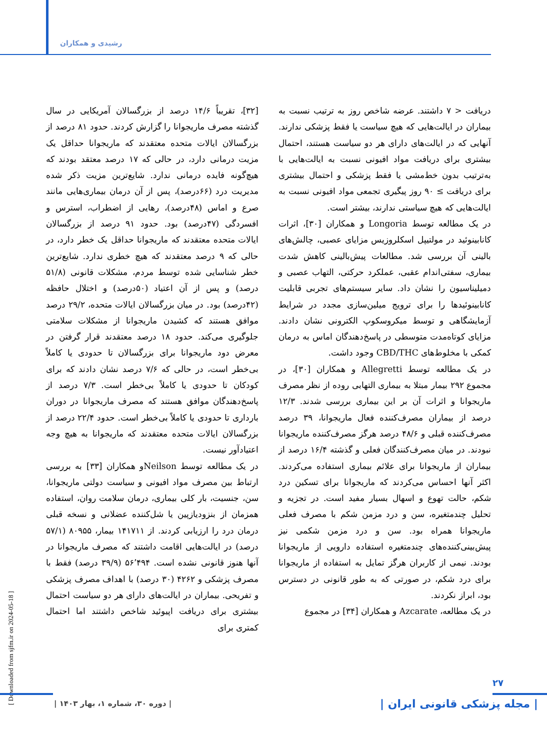رشیدی و همکاران
[۳۲]، تقریباً ۱۴/۶ درصد از بزرگسالان آمریکایی در سال گذشته مصرف ماریجوانا را گزارش کردند. حدود ۸۱ درصد از بزرگسالان ایالات متحده معتقدند که ماریجوانا حداقل یک مزیت درمانی دارد، در حالی که ۱۷ درصد معتقد بودند که هیچ‌گونه فایده درمانی ندارد. شایع‌ترین مزیت ذکر شده مدیریت درد (۶۶درصد)، پس از آن درمان بیماری‌هایی مانند صرع و اماس (۴۸درصد)، رهایی از اضطراب، استرس و افسردگی (۴۷درصد) بود. حدود ۹۱ درصد از بزرگسالان ایالات متحده معتقدند که ماریجوانا حداقل یک خطر دارد، در حالی که ۹ درصد معتقدند که هیچ خطری ندارد. شایع‌ترین خطر شناسایی شده توسط مردم، مشکلات قانونی (۵۱/۸ درصد) و پس از آن اعتیاد (۵۰درصد) و اختلال حافظه (۴۲درصد) بود. در میان بزرگسالان ایالات متحده، ۲۹/۲ درصد موافق هستند که کشیدن ماریجوانا از مشکلات سلامتی جلوگیری می‌کند. حدود ۱۸ درصد معتقدند قرار گرفتن در معرض دود ماریجوانا برای بزرگسالان تا حدودی یا کاملاً بی‌خطر است، در حالی که ۷/۶ درصد نشان دادند که برای کودکان تا حدودی یا کاملاً بی‌خطر است. ۷/۳ درصد از پاسخ‌دهندگان موافق هستند که مصرف ماریجوانا در دوران بارداری تا حدودی یا کاملاً بی‌خطر است. حدود ۲۲/۴ درصد از بزرگسالان ایالات متحده معتقدند که ماریجوانا به هیچ وجه اعتیادآور نیست.
در یک مطالعه توسط Neilsonو همکاران [۳۳] به بررسی ارتباط بین مصرف مواد افیونی و سیاست دولتی ماریجوانا، سن، جنسیت، بار کلی بیماری، درمان سلامت روان، استفاده همزمان از بنزودیازپین یا شل‌کننده عضلانی و نسخه قبلی درمان درد را ارزیابی کردند. از ۱۴۱۷۱۱ بیمار، ۸۰۹۵۵ (۵۷/۱ درصد) در ایالت‌هایی اقامت داشتند که مصرف ماریجوانا در آنها هنوز قانونی نشده است. ۵۶٬۴۹۴ (۳۹/۹ درصد) فقط با مصرف پزشکی و ۴۲۶۲ (۳۰ درصد) با اهداف مصرف پزشکی و تفریحی. بیماران در ایالت‌های دارای هر دو سیاست احتمال بیشتری برای دریافت اپیوئید شاخص داشتند اما احتمال کمتری برای
دریافت < ۷ داشتند. عرضه شاخص روز به ترتیب نسبت به بیماران در ایالت‌هایی که هیچ سیاست یا فقط پزشکی ندارند. آنهایی که در ایالت‌های دارای هر دو سیاست هستند، احتمال بیشتری برای دریافت مواد افیونی نسبت به ایالت‌هایی با به‌ترتیب بدون خط‌مشی یا فقط پزشکی و احتمال بیشتری برای دریافت ≥ ۹۰ روز پیگیری تجمعی مواد افیونی نسبت به ایالت‌هایی که هیچ سیاستی ندارند، بیشتر است.
در یک مطالعه توسط Longoria و همکاران [۳۰]، اثرات کانابینوئید در مولتیپل اسکلروزیس مزایای عصبی، چالش‌های بالینی آن بررسی شد. مطالعات پیش‌بالینی کاهش شدت بیماری، سفتی‌اندام عقبی، عملکرد حرکتی، التهاب عصبی و دمیلیناسیون را نشان داد. سایر سیستم‌های تجربی قابلیت کانابینوئیدها را برای ترویج میلین‌سازی مجدد در شرایط آزمایشگاهی و توسط میکروسکوپ الکترونی نشان دادند. مزایای کوتاه‌مدت متوسطی در پاسخ‌دهندگان اماس به درمان کمکی با مخلوط‌های CBD/THC وجود داشت.
در یک مطالعه توسط Allegretti و همکاران [۳۰]، در مجموع ۲۹۲ بیمار مبتلا به بیماری التهابی روده از نظر مصرف ماریجوانا و اثرات آن بر این بیماری بررسی شدند. ۱۲/۳ درصد از بیماران مصرف‌کننده فعال ماریجوانا، ۳۹ درصد مصرف‌کننده قبلی و ۴۸/۶ درصد هرگز مصرف‌کننده ماریجوانا نبودند. در میان مصرف‌کنندگان فعلی و گذشته ۱۶/۴ درصد از بیماران از ماریجوانا برای علائم بیماری استفاده می‌کردند. اکثر آنها احساس می‌کردند که ماریجوانا برای تسکین درد شکم، حالت تهوع و اسهال بسیار مفید است. در تجزیه و تحلیل چندمتغیره، سن و درد مزمن شکم با مصرف فعلی ماریجوانا همراه بود. سن و درد مزمن شکمی نیز پیش‌بینی‌کننده‌های چندمتغیره استفاده دارویی از ماریجوانا بودند. نیمی از کاربران هرگز تمایل به استفاده از ماریجوانا برای درد شکم، در صورتی که به طور قانونی در دسترس بود، ابراز نکردند.
در یک مطالعه، Azcarate و همکاران [۳۴] در مجموع
[ Downloaded from sjfm.ir on 2024-05-18 ]
۲۷
| دوره ۳۰، شماره ۱، بهار ۱۴۰۳ |
| مجله پزشکی قانونی ایران |